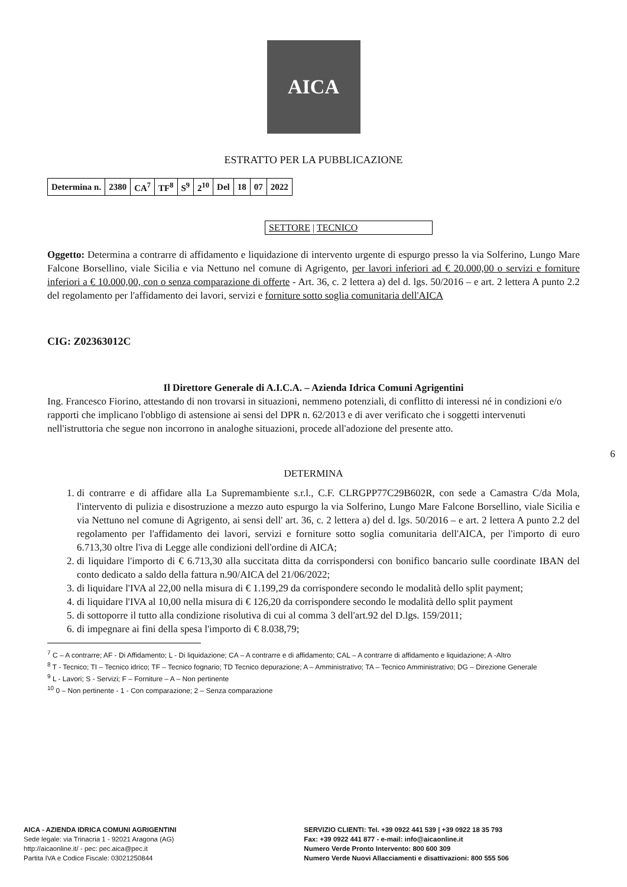AICA
ESTRATTO PER LA PUBBLICAZIONE
| Determina n. | 2380 | CA<sup>7</sup> | TF<sup>8</sup> | S<sup>9</sup> | 2<sup>10</sup> | Del | 18 | 07 | 2022 |
SETTORE | TECNICO
Oggetto: Determina a contrarre di affidamento e liquidazione di intervento urgente di espurgo presso la via Solferino, Lungo Mare Falcone Borsellino, viale Sicilia e via Nettuno nel comune di Agrigento, per lavori inferiori ad € 20.000,00 o servizi e forniture inferiori a € 10.000,00, con o senza comparazione di offerte - Art. 36, c. 2 lettera a) del d. lgs. 50/2016 – e art. 2 lettera A punto 2.2 del regolamento per l'affidamento dei lavori, servizi e forniture sotto soglia comunitaria dell'AICA
CIG: Z02363012C
Il Direttore Generale di A.I.C.A. – Azienda Idrica Comuni Agrigentini
Ing. Francesco Fiorino, attestando di non trovarsi in situazioni, nemmeno potenziali, di conflitto di interessi né in condizioni e/o rapporti che implicano l'obbligo di astensione ai sensi del DPR n. 62/2013 e di aver verificato che i soggetti intervenuti nell'istruttoria che segue non incorrono in analoghe situazioni, procede all'adozione del presente atto.
6
DETERMINA
1. di contrarre e di affidare alla La Supremambiente s.r.l., C.F. CLRGPP77C29B602R, con sede a Camastra C/da Mola, l'intervento di pulizia e disostruzione a mezzo auto espurgo la via Solferino, Lungo Mare Falcone Borsellino, viale Sicilia e via Nettuno nel comune di Agrigento, ai sensi dell' art. 36, c. 2 lettera a) del d. lgs. 50/2016 – e art. 2 lettera A punto 2.2 del regolamento per l'affidamento dei lavori, servizi e forniture sotto soglia comunitaria dell'AICA, per l'importo di euro 6.713,30 oltre l'iva di Legge alle condizioni dell'ordine di AICA;
2. di liquidare l'importo di € 6.713,30 alla succitata ditta da corrispondersi con bonifico bancario sulle coordinate IBAN del conto dedicato a saldo della fattura n.90/AICA del 21/06/2022;
3. di liquidare l'IVA al 22,00 nella misura di € 1.199,29 da corrispondere secondo le modalità dello split payment;
4. di liquidare l'IVA al 10,00 nella misura di € 126,20 da corrispondere secondo le modalità dello split payment
5. di sottoporre il tutto alla condizione risolutiva di cui al comma 3 dell'art.92 del D.lgs. 159/2011;
6. di impegnare ai fini della spesa l'importo di € 8.038,79;
<sup>7</sup> C – A contrarre; AF - Di Affidamento; L - Di liquidazione; CA – A contrarre e di affidamento; CAL – A contrarre di affidamento e liquidazione; A -Altro
<sup>8</sup> T - Tecnico; TI – Tecnico idrico; TF – Tecnico fognario; TD Tecnico depurazione; A – Amministrativo; TA – Tecnico Amministrativo; DG – Direzione Generale
<sup>9</sup> L - Lavori; S - Servizi; F – Forniture – A – Non pertinente
<sup>10</sup> 0 – Non pertinente - 1 - Con comparazione; 2 – Senza comparazione
AICA - AZIENDA IDRICA COMUNI AGRIGENTINI
Sede legale: via Trinacria 1 - 92021 Aragona (AG)
http://aicaonline.it/ - pec: pec.aica@pec.it
Partita IVA e Codice Fiscale: 03021250844
SERVIZIO CLIENTI: Tel. +39 0922 441 539 | +39 0922 18 35 793
Fax: +39 0922 441 877 - e-mail: info@aicaonline.it
Numero Verde Pronto Intervento: 800 600 309
Numero Verde Nuovi Allacciamenti e disattivazioni: 800 555 506